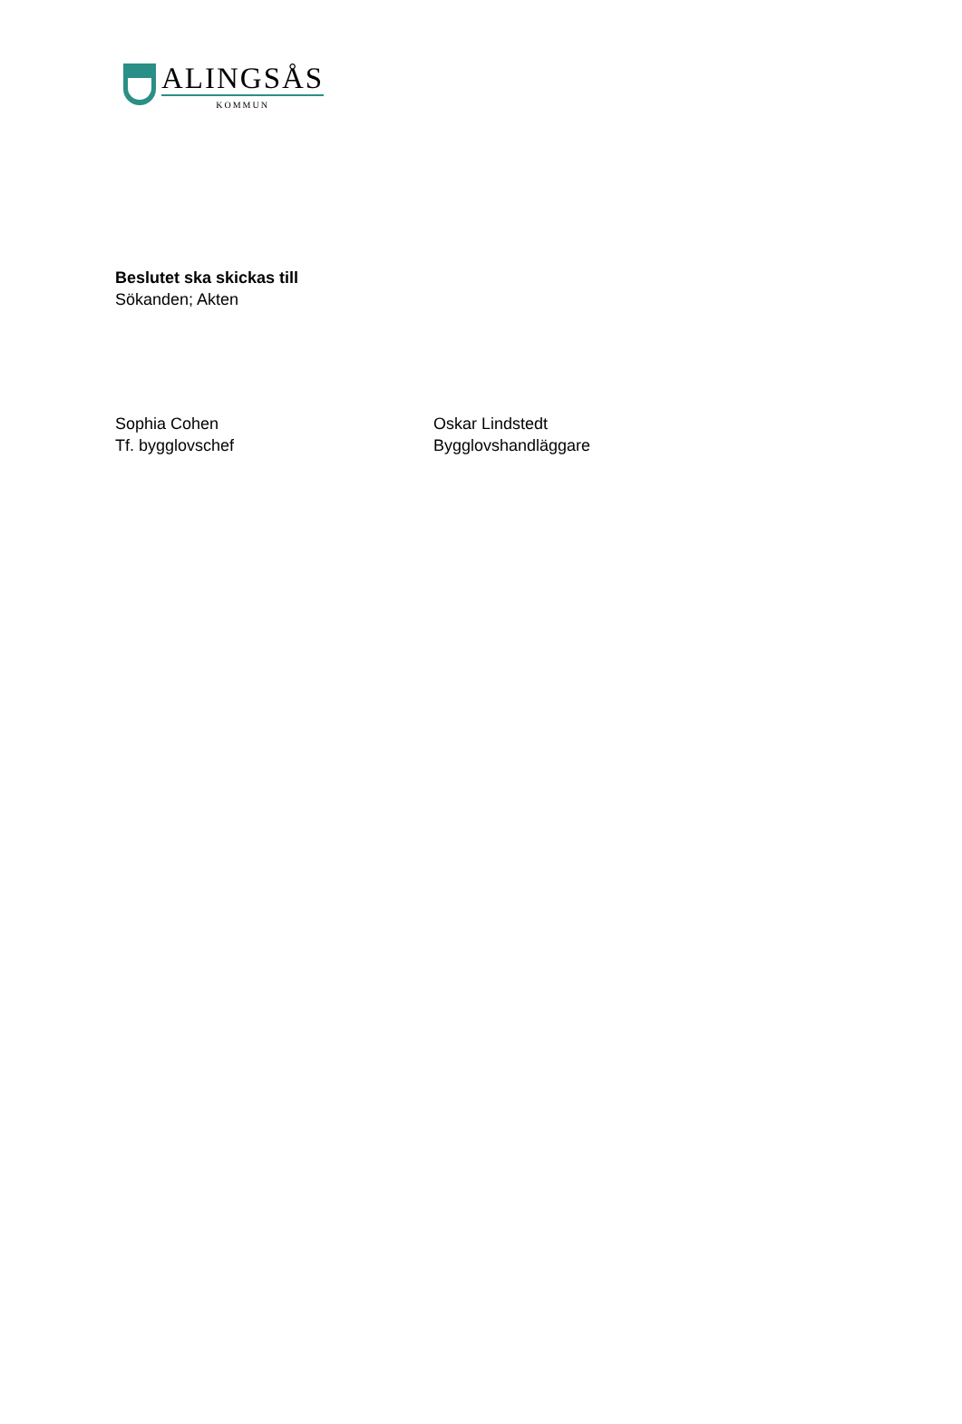ALINGSÅS
KOMMUN
Beslutet ska skickas till
Sökanden; Akten
Sophia Cohen
Tf. bygglovschef
Oskar Lindstedt
Bygglovshandläggare